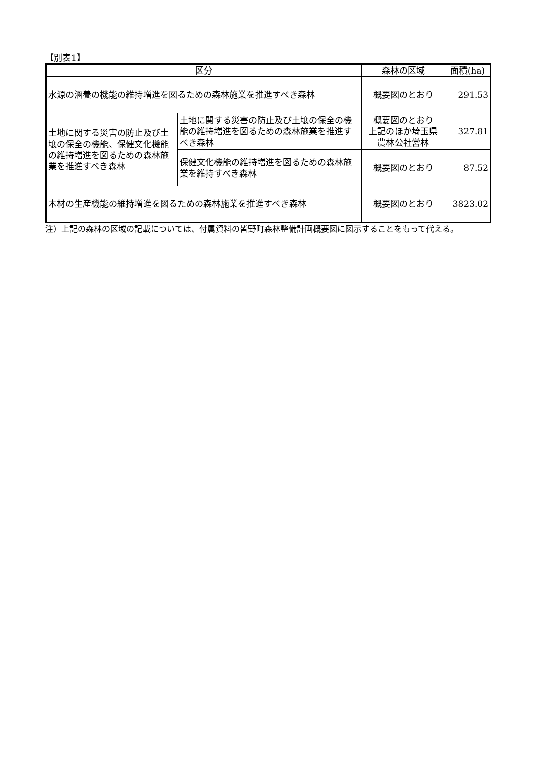【別表1】
| 区分 | | 森林の区域 | 面積(ha) |
| --- | --- | --- | --- |
| 水源の涵養の機能の維持増進を図るための森林施業を推進すべき森林 | | 概要図のとおり | 291.53 |
| 土地に関する災害の防止及び土壌の保全の機能、保健文化機能の維持増進を図るための森林施業を推進すべき森林 | 土地に関する災害の防止及び土壌の保全の機能の維持増進を図るための森林施業を推進すべき森林 | 概要図のとおり 上記のほか埼玉県 農林公社営林 | 327.81 |
| | 保健文化機能の維持増進を図るための森林施業を維持すべき森林 | 概要図のとおり | 87.52 |
| 木材の生産機能の維持増進を図るための森林施業を推進すべき森林 | | 概要図のとおり | 3823.02 |
注）上記の森林の区域の記載については、付属資料の皆野町森林整備計画概要図に図示することをもって代える。